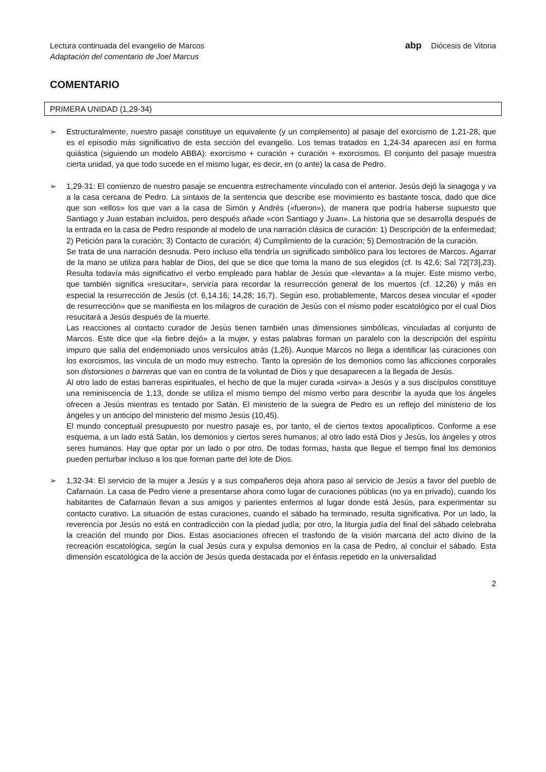Lectura continuada del evangelio de Marcos
Adaptación del comentario de Joel Marcus
abp Diócesis de Vitoria
COMENTARIO
PRIMERA UNIDAD (1,29-34)
➢ Estructuralmente, nuestro pasaje constituye un equivalente (y un complemento) al pasaje del exorcismo de 1,21-28, que es el episodio más significativo de esta sección del evangelio. Los temas tratados en 1,24-34 aparecen así en forma quiástica (siguiendo un modelo ABBA): exorcismo + curación + curación + exorcismos. El conjunto del pasaje muestra cierta unidad, ya que todo sucede en el mismo lugar, es decir, en (o ante) la casa de Pedro.
➢ 1,29-31: El comienzo de nuestro pasaje se encuentra estrechamente vinculado con el anterior. Jesús dejó la sinagoga y va a la casa cercana de Pedro. La sintaxis de la sentencia que describe ese movimiento es bastante tosca, dado que dice que son «ellos» los que van a la casa de Simón y Andrés («fueron»), de manera que podría haberse supuesto que Santiago y Juan estaban incluidos, pero después añade «con Santiago y Juan». La historia que se desarrolla después de la entrada en la casa de Pedro responde al modelo de una narración clásica de curación: 1) Descripción de la enfermedad; 2) Petición para la curación; 3) Contacto de curación; 4) Cumplimiento de la curación; 5) Demostración de la curación.
Se trata de una narración desnuda. Pero incluso ella tendría un significado simbólico para los lectores de Marcos. Agarrar de la mano se utiliza para hablar de Dios, del que se dice que toma la mano de sus elegidos (cf. Is 42,6; Sal 72[73],23). Resulta todavía más significativo el verbo empleado para hablar de Jesús que «levanta» a la mujer. Este mismo verbo, que también significa «resucitar», serviría para recordar la resurrección general de los muertos (cf. 12,26) y más en especial la resurrección de Jesús (cf. 6,14.16; 14,28; 16,7). Según eso, probablemente, Marcos desea vincular el «poder de resurrección» que se manifiesta en los milagros de curación de Jesús con el mismo poder escatológico por el cual Dios resucitará a Jesús después de la muerte.
Las reacciones al contacto curador de Jesús tienen también unas dimensiones simbólicas, vinculadas al conjunto de Marcos. Este dice que «la fiebre dejó» a la mujer, y estas palabras forman un paralelo con la descripción del espíritu impuro que salía del endemoniado unos versículos atrás (1,26). Aunque Marcos no llega a identificar las curaciones con los exorcismos, las vincula de un modo muy estrecho. Tanto la opresión de los demonios como las aflicciones corporales son distorsiones o barreras que van en contra de la voluntad de Dios y que desaparecen a la llegada de Jesús.
Al otro lado de estas barreras espirituales, el hecho de que la mujer curada «sirva» a Jesús y a sus discípulos constituye una reminiscencia de 1,13, donde se utiliza el mismo tiempo del mismo verbo para describir la ayuda que los ángeles ofrecen a Jesús mientras es tentado por Satán. El ministerio de la suegra de Pedro es un reflejo del ministerio de los ángeles y un anticipo del ministerio del mismo Jesús (10,45).
El mundo conceptual presupuesto por nuestro pasaje es, por tanto, el de ciertos textos apocalípticos. Conforme a ese esquema, a un lado está Satán, los demonios y ciertos seres humanos; al otro lado está Dios y Jesús, los ángeles y otros seres humanos. Hay que optar por un lado o por otro. De todas formas, hasta que llegue el tiempo final los demonios pueden perturbar incluso a los que forman parte del lote de Dios.
➢ 1,32-34: El servicio de la mujer a Jesús y a sus compañeros deja ahora paso al servicio de Jesús a favor del pueblo de Cafarnaún. La casa de Pedro viene a presentarse ahora como lugar de curaciones públicas (no ya en privado), cuando los habitantes de Cafarnaún llevan a sus amigos y parientes enfermos al lugar donde está Jesús, para experimentar su contacto curativo. La situación de estas curaciones, cuando el sábado ha terminado, resulta significativa. Por un lado, la reverencia por Jesús no está en contradicción con la piedad judía; por otro, la liturgia judía del final del sábado celebraba la creación del mundo por Dios. Estas asociaciones ofrecen el trasfondo de la visión marcana del acto divino de la recreación escatológica, según la cual Jesús cura y expulsa demonios en la casa de Pedro, al concluir el sábado. Esta dimensión escatológica de la acción de Jesús queda destacada por el énfasis repetido en la universalidad
2